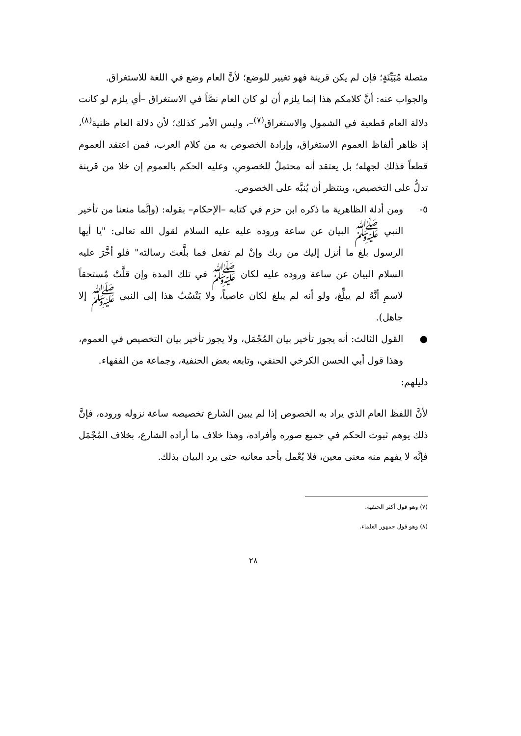متصلة مُبَيِّنَةٍ؛ فإن لم يكن قرينة فهو تغيير للوضع؛ لأنَّ العام وضع في اللغة للاستغراق.
والجواب عنه: أنَّ كلامكم هذا إنما يلزم أن لو كان العام نصَّاً في الاستغراق –أي يلزم لو كانت دلالة العام قطعية في الشمول والاستغراق<sup>(٧)</sup>–، وليس الأمر كذلك؛ لأن دلالة العام ظنية<sup>(٨)</sup>، إذ ظاهر ألفاظ العموم الاستغراق، وإرادة الخصوص به من كلام العرب، فمن اعتقد العموم قطعاً فذلك لجهله؛ بل يعتقد أنه محتملٌ للخصوصِ، وعليه الحكم بالعموم إن خلا من قرينة تدلُّ على التخصيص، وينتظر أن يُنبَّه على الخصوص.
٥- ومن أدلة الظاهرية ما ذكره ابن حزم في كتابه –الإحكام– بقوله: (وإنَّما منعنا من تأخير النبي ﷺ البيان عن ساعة وروده عليه عليه السلام لقول الله تعالى: "يا أيها الرسول بلغ ما أنزل إليك من ربك وإنْ لم تفعل فما بلَّغتَ رسالته" فلو أخَّرَ عليه السلام البيان عن ساعة وروده عليه لكان ﷺ في تلك المدة وإن قلَّتْ مُستحقاً لاسمِ أنَّهُ لم يبلِّغ، ولو أنه لم يبلغ لكان عاصياً، ولا يَنْسُبُ هذا إلى النبي ﷺ إلا جاهل).
● القول الثالث: أنه يجوز تأخير بيان المُجْمَل، ولا يجوز تأخير بيان التخصيص في العموم، وهذا قول أبي الحسن الكرخي الحنفي، وتابعه بعض الحنفية، وجماعة من الفقهاء.
دليلهم:
لأنَّ اللفظ العام الذي يراد به الخصوص إذا لم يبين الشارع تخصيصه ساعة نزوله وروده، فإنَّ ذلك يوهم ثبوت الحكم في جميع صوره وأفراده، وهذا خلاف ما أراده الشارع، بخلاف المُجْمَل فإنَّه لا يفهم منه معنى معين، فلا يُعْمل بأحد معانيه حتى يرد البيان بذلك.
(٧) وهو قول أكثر الحنفية.
(٨) وهو قول جمهور العلماء.
٢٨